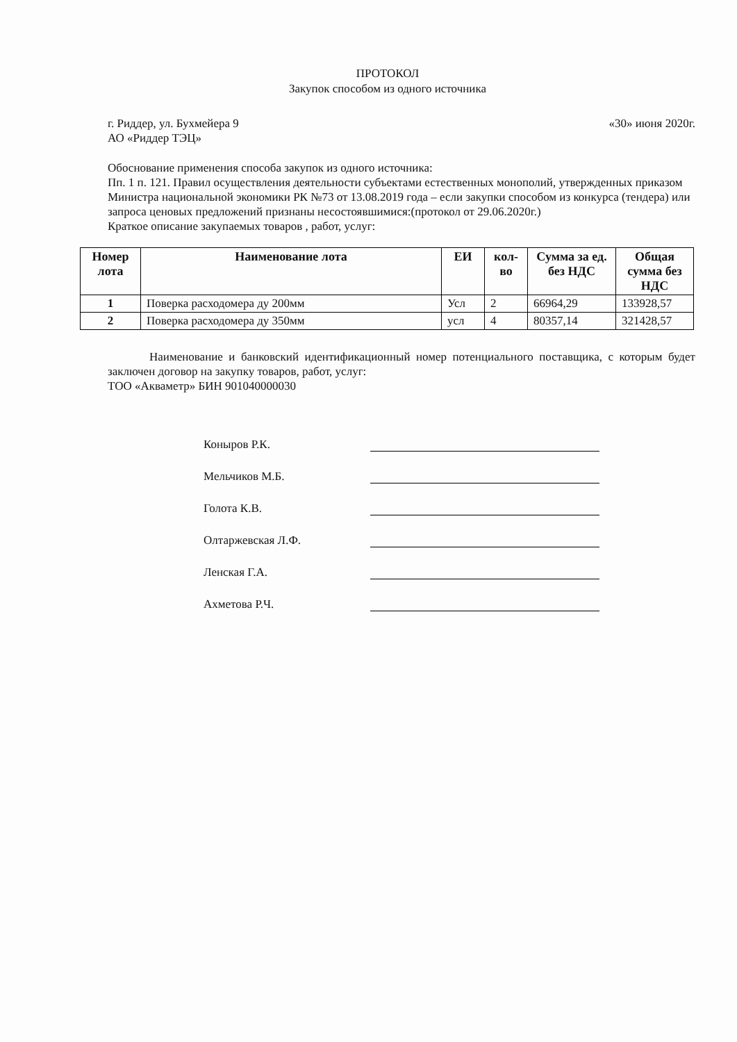ПРОТОКОЛ
Закупок способом из одного источника
г. Риддер, ул. Бухмейера 9 «30» июня 2020г.
АО «Риддер ТЭЦ»
Обоснование применения способа закупок из одного источника:
Пп. 1 п. 121. Правил осуществления деятельности субъектами естественных монополий, утвержденных приказом Министра национальной экономики РК №73 от 13.08.2019 года – если закупки способом из конкурса (тендера) или запроса ценовых предложений признаны несостоявшимися:(протокол от 29.06.2020г.)
Краткое описание закупаемых товаров , работ, услуг:
| Номер лота | Наименование лота | ЕИ | кол-во | Сумма за ед. без НДС | Общая сумма без НДС |
| --- | --- | --- | --- | --- | --- |
| 1 | Поверка расходомера ду 200мм | Усл | 2 | 66964,29 | 133928,57 |
| 2 | Поверка расходомера ду 350мм | усл | 4 | 80357,14 | 321428,57 |
Наименование и банковский идентификационный номер потенциального поставщика, с которым будет заключен договор на закупку товаров, работ, услуг:
ТОО «Акваметр» БИН 901040000030
Коныров Р.К.
Мельчиков М.Б.
Голота К.В.
Олтаржевская Л.Ф.
Ленская Г.А.
Ахметова Р.Ч.